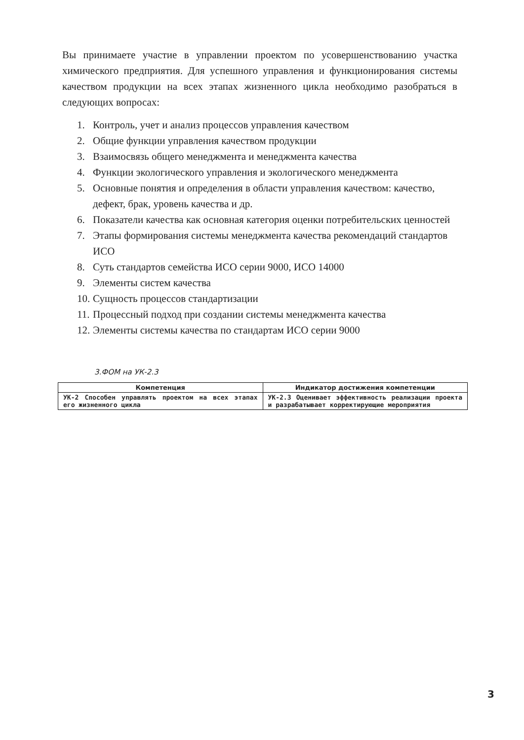Вы принимаете участие в управлении проектом по усовершенствованию участка химического предприятия. Для успешного управления и функционирования системы качеством продукции на всех этапах жизненного цикла необходимо разобраться в следующих вопросах:
1. Контроль, учет и анализ процессов управления качеством
2. Общие функции управления качеством продукции
3. Взаимосвязь общего менеджмента и менеджмента качества
4. Функции экологического управления и экологического менеджмента
5. Основные понятия и определения в области управления качеством: качество, дефект, брак, уровень качества и др.
6. Показатели качества как основная категория оценки потребительских ценностей
7. Этапы формирования системы менеджмента качества рекомендаций стандартов ИСО
8. Суть стандартов семейства ИСО серии 9000, ИСО 14000
9. Элементы систем качества
10. Сущность процессов стандартизации
11. Процессный подход при создании системы менеджмента качества
12. Элементы системы качества по стандартам ИСО серии 9000
3.ФОМ на УК-2.3
| Компетенция | Индикатор достижения компетенции |
| --- | --- |
| УК-2 Способен управлять проектом на всех этапах его жизненного цикла | УК-2.3 Оценивает эффективность реализации проекта и разрабатывает корректирующие мероприятия |
3